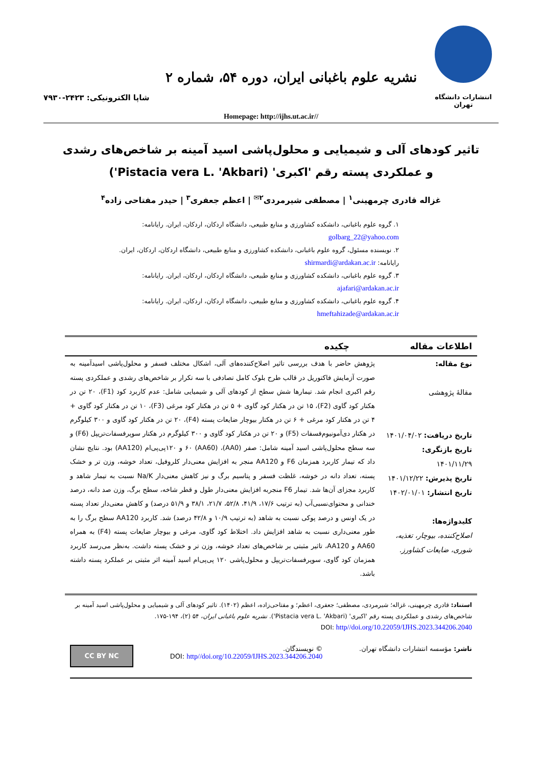انتشارات دانشگاه تهران
نشریه علوم باغبانی ایران، دوره ۵۴، شماره ۲
شاپا الکترونیکی: ۲۴۲۳-۷۹۳۰
Homepage: http://ijhs.ut.ac.ir//
تاثیر کودهای آلی و شیمیایی و محلول‌پاشی اسید آمینه بر شاخص‌های رشدی و عملکردی پسته رقم 'اکبری' (Pistacia vera L. 'Akbari')
غزاله قادری چرمهینی<sup>۱</sup> | مصطفی شیرمردی<sup>۲✉</sup> | اعظم جعفری<sup>۳</sup> | حیدر مفتاحی زاده<sup>۴</sup>
۱. گروه علوم باغبانی، دانشکده کشاورزی و منابع طبیعی، دانشگاه اردکان، اردکان، ایران. رایانامه: golbarg_22@yahoo.com
۲. نویسنده مسئول، گروه علوم باغبانی، دانشکده کشاورزی و منابع طبیعی، دانشگاه اردکان، اردکان، ایران. رایانامه: shirmardi@ardakan.ac.ir
۳. گروه علوم باغبانی، دانشکده کشاورزی و منابع طبیعی، دانشگاه اردکان، اردکان، ایران. رایانامه: ajafari@ardakan.ac.ir
۴. گروه علوم باغبانی، دانشکده کشاورزی و منابع طبیعی، دانشگاه اردکان، اردکان، ایران. رایانامه: hmeftahizade@ardakan.ac.ir
اطلاعات مقاله چکیده
نوع مقاله:
مقالهٔ پژوهشی
تاریخ دریافت: ۱۴۰۱/۰۴/۰۲
تاریخ بازنگری: ۱۴۰۱/۱۱/۲۹
تاریخ پذیرش: ۱۴۰۱/۱۲/۲۲
تاریخ انتشار: ۱۴۰۲/۰۱/۰۱
کلیدواژه‌ها:
اصلاح‌کننده، بیوچار، تغذیه، شوری، ضایعات کشاورز.
پژوهش حاضر با هدف بررسی تاثیر اصلاح‌کننده‌های آلی، اشکال مختلف فسفر و محلول‌پاشی اسیدآمینه به صورت آزمایش فاکتوریل در قالب طرح بلوک کامل تصادفی با سه تکرار بر شاخص‌های رشدی و عملکردی پسته رقم اکبری انجام شد. تیمارها شش سطح از کودهای آلی و شیمیایی شامل: عدم کاربرد کود (F1)، ۲۰ تن در هکتار کود گاوی (F2)، ۱۵ تن در هکتار کود گاوی + ۵ تن در هکتار کود مرغی (F3)، ۱۰ تن در هکتار کود گاوی + ۴ تن در هکتار کود مرغی + ۶ تن در هکتار بیوچار ضایعات پسته (F4)، ۲۰ تن در هکتار کود گاوی و ۳۰۰ کیلوگرم در هکتار دی‌آمونیوم‌فسفات (F5) و ۲۰ تن در هکتار کود گاوی و ۳۰۰ کیلوگرم در هکتار سوپرفسفات‌تریپل (F6) و سه سطح محلول‌پاشی اسید آمینه شامل: صفر (AA0)، ۶۰ (AA60) و ۱۲۰پی‌پی‌ام (AA120) بود. نتایج نشان داد که تیمار کاربرد همزمان F6 و AA120 منجر به افزایش معنی‌دار کلروفیل، تعداد خوشه، وزن تر و خشک پسته، تعداد دانه در خوشه، غلظت فسفر و پتاسیم برگ و نیز کاهش معنی‌دار Na/K نسبت به تیمار شاهد و کاربرد مجزای آن‌ها شد. تیمار F6 منجربه افزایش معنی‌دار طول و قطر شاخه، سطح برگ، وزن صد دانه، درصد خندانی و محتوای‌نسبی‌آب (به ترتیب ۱۷/۶، ۴۱/۹، ۵۲/۸، ۲۱/۷، ۳۸/۱ و ۵۱/۹ درصد) و کاهش معنی‌دار تعداد پسته در یک اونس و درصد پوکی نسبت به شاهد (به ترتیب ۱۰/۹ و ۴۲/۸ درصد) شد. کاربرد AA120 سطح برگ را به طور معنی‌داری نسبت به شاهد افزایش داد. اختلاط کود گاوی، مرغی و بیوچار ضایعات پسته (F4) به همراه AA60 و AA120، تاثیر مثبتی بر شاخص‌های تعداد خوشه، وزن تر و خشک پسته داشت. به‌نظر می‌رسد کاربرد همزمان کود گاوی، سوپرفسفات‌تریپل و محلول‌پاشی ۱۲۰ پی‌پی‌ام اسید آمینه اثر مثبتی بر عملکرد پسته داشته باشد.
استناد: قادری چرمهینی، غزاله؛ شیرمردی، مصطفی؛ جعفری، اعظم؛ و مفتاحی‌زاده، اعظم (۱۴۰۲). تاثیر کودهای آلی و شیمیایی و محلول‌پاشی اسید آمینه بر شاخص‌های رشدی و عملکردی پسته رقم 'اکبری' (Pistacia vera L. 'Akbari'). نشریه علوم باغبانی ایران، ۵۴ (۲)، ۱۹۴-۱۷۵.
DOI: http//doi.org/10.22059/IJHS.2023.344206.2040
ناشر: مؤسسه انتشارات دانشگاه تهران.
© نویسندگان.
DOI: http//doi.org/10.22059/IJHS.2023.344206.2040
CC BY NC